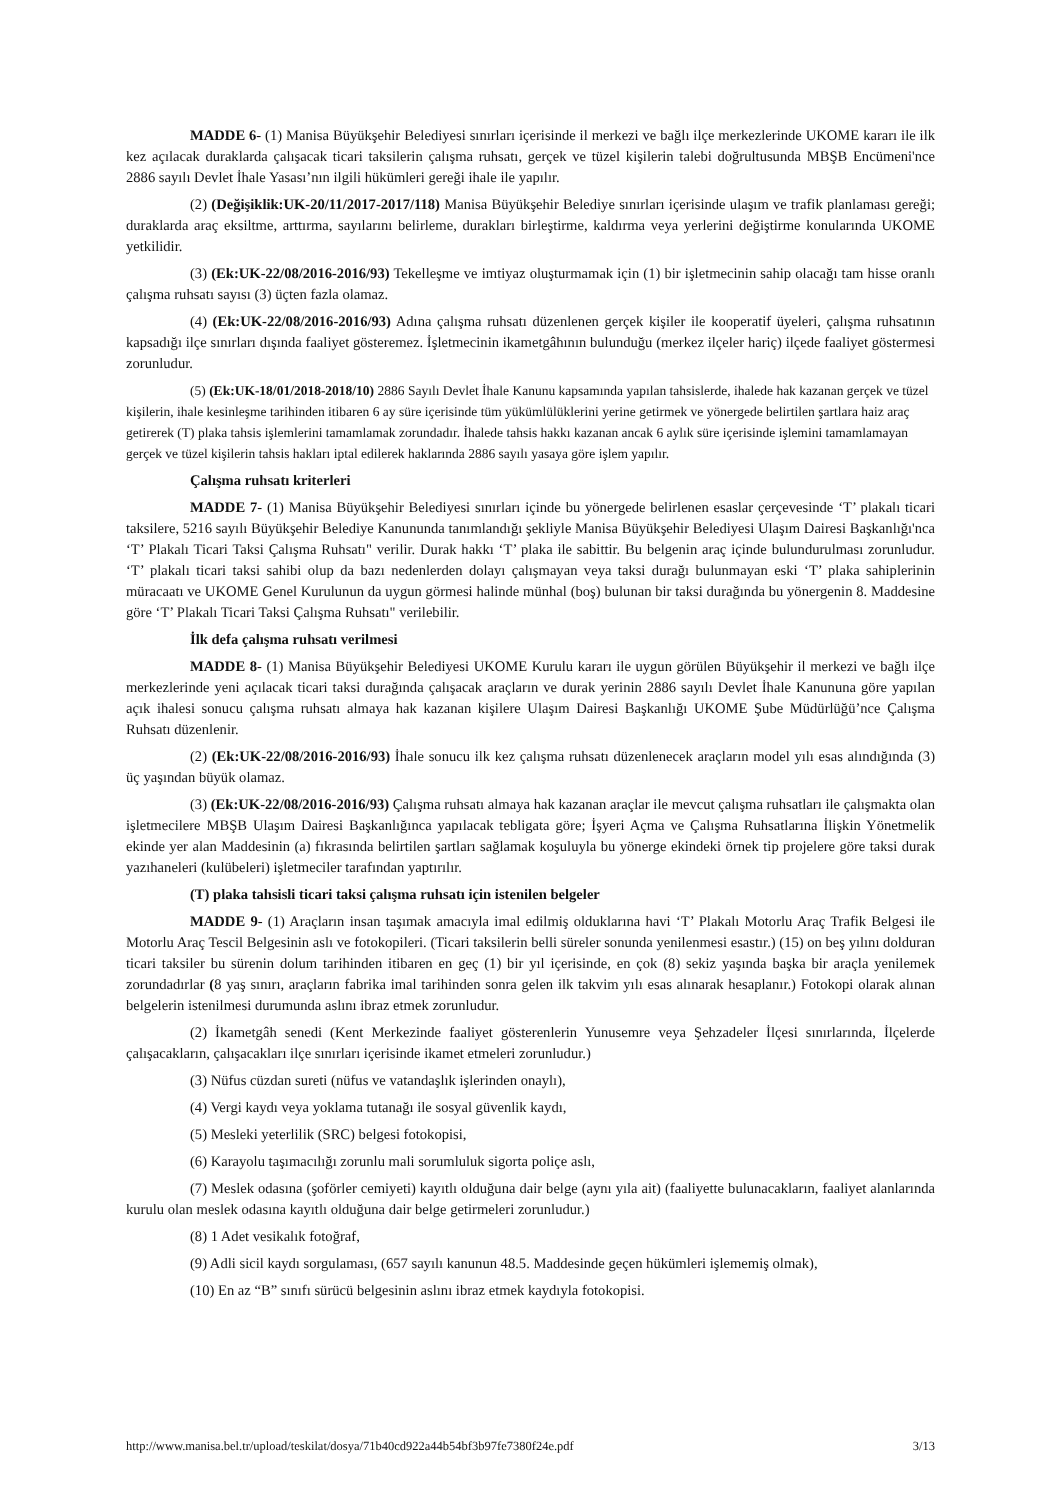MADDE 6- (1) Manisa Büyükşehir Belediyesi sınırları içerisinde il merkezi ve bağlı ilçe merkezlerinde UKOME kararı ile ilk kez açılacak duraklarda çalışacak ticari taksilerin çalışma ruhsatı, gerçek ve tüzel kişilerin talebi doğrultusunda MBŞB Encümeni'nce 2886 sayılı Devlet İhale Yasası’nın ilgili hükümleri gereği ihale ile yapılır.
(2) (Değişiklik:UK-20/11/2017-2017/118) Manisa Büyükşehir Belediye sınırları içerisinde ulaşım ve trafik planlaması gereği; duraklarda araç eksiltme, arttırma, sayılarını belirleme, durakları birleştirme, kaldırma veya yerlerini değiştirme konularında UKOME yetkilidir.
(3) (Ek:UK-22/08/2016-2016/93) Tekelleşme ve imtiyaz oluşturmamak için (1) bir işletmecinin sahip olacağı tam hisse oranlı çalışma ruhsatı sayısı (3) üçten fazla olamaz.
(4) (Ek:UK-22/08/2016-2016/93) Adına çalışma ruhsatı düzenlenen gerçek kişiler ile kooperatif üyeleri, çalışma ruhsatının kapsadığı ilçe sınırları dışında faaliyet gösteremez. İşletmecinin ikametgâhının bulunduğu (merkez ilçeler hariç) ilçede faaliyet göstermesi zorunludur.
(5) (Ek:UK-18/01/2018-2018/10) 2886 Sayılı Devlet İhale Kanunu kapsamında yapılan tahsislerde, ihalede hak kazanan gerçek ve tüzel kişilerin, ihale kesinleşme tarihinden itibaren 6 ay süre içerisinde tüm yükümlülüklerini yerine getirmek ve yönergede belirtilen şartlara haiz araç getirerek (T) plaka tahsis işlemlerini tamamlamak zorundadır. İhalede tahsis hakkı kazanan ancak 6 aylık süre içerisinde işlemini tamamlamayan gerçek ve tüzel kişilerin tahsis hakları iptal edilerek haklarında 2886 sayılı yasaya göre işlem yapılır.
Çalışma ruhsatı kriterleri
MADDE 7- (1) Manisa Büyükşehir Belediyesi sınırları içinde bu yönergede belirlenen esaslar çerçevesinde ‘T’ plakalı ticari taksilere, 5216 sayılı Büyükşehir Belediye Kanununda tanımlandığı şekliyle Manisa Büyükşehir Belediyesi Ulaşım Dairesi Başkanlığı'nca ‘T’ Plakalı Ticari Taksi Çalışma Ruhsatı" verilir. Durak hakkı ‘T’ plaka ile sabittir. Bu belgenin araç içinde bulundurulması zorunludur. ‘T’ plakalı ticari taksi sahibi olup da bazı nedenlerden dolayı çalışmayan veya taksi durağı bulunmayan eski ‘T’ plaka sahiplerinin müracaatı ve UKOME Genel Kurulunun da uygun görmesi halinde münhal (boş) bulunan bir taksi durağında bu yönergenin 8. Maddesine göre ‘T’ Plakalı Ticari Taksi Çalışma Ruhsatı" verilebilir.
İlk defa çalışma ruhsatı verilmesi
MADDE 8- (1) Manisa Büyükşehir Belediyesi UKOME Kurulu kararı ile uygun görülen Büyükşehir il merkezi ve bağlı ilçe merkezlerinde yeni açılacak ticari taksi durağında çalışacak araçların ve durak yerinin 2886 sayılı Devlet İhale Kanununa göre yapılan açık ihalesi sonucu çalışma ruhsatı almaya hak kazanan kişilere Ulaşım Dairesi Başkanlığı UKOME Şube Müdürlüğü’nce Çalışma Ruhsatı düzenlenir.
(2) (Ek:UK-22/08/2016-2016/93) İhale sonucu ilk kez çalışma ruhsatı düzenlenecek araçların model yılı esas alındığında (3) üç yaşından büyük olamaz.
(3) (Ek:UK-22/08/2016-2016/93) Çalışma ruhsatı almaya hak kazanan araçlar ile mevcut çalışma ruhsatları ile çalışmakta olan işletmecilere MBŞB Ulaşım Dairesi Başkanlığınca yapılacak tebligata göre; İşyeri Açma ve Çalışma Ruhsatlarına İlişkin Yönetmelik ekinde yer alan Maddesinin (a) fıkrasında belirtilen şartları sağlamak koşuluyla bu yönerge ekindeki örnek tip projelere göre taksi durak yazıhaneleri (kulübeleri) işletmeciler tarafından yaptırılır.
(T) plaka tahsisli ticari taksi çalışma ruhsatı için istenilen belgeler
MADDE 9- (1) Araçların insan taşımak amacıyla imal edilmiş olduklarına havi ‘T’ Plakalı Motorlu Araç Trafik Belgesi ile Motorlu Araç Tescil Belgesinin aslı ve fotokopileri. (Ticari taksilerin belli süreler sonunda yenilenmesi esastır.) (15) on beş yılını dolduran ticari taksiler bu sürenin dolum tarihinden itibaren en geç (1) bir yıl içerisinde, en çok (8) sekiz yaşında başka bir araçla yenilemek zorundadırlar (8 yaş sınırı, araçların fabrika imal tarihinden sonra gelen ilk takvim yılı esas alınarak hesaplanır.) Fotokopi olarak alınan belgelerin istenilmesi durumunda aslını ibraz etmek zorunludur.
(2) İkametgâh senedi (Kent Merkezinde faaliyet gösterenlerin Yunusemre veya Şehzadeler İlçesi sınırlarında, İlçelerde çalışacakların, çalışacakları ilçe sınırları içerisinde ikamet etmeleri zorunludur.)
(3) Nüfus cüzdan sureti (nüfus ve vatandaşlık işlerinden onaylı),
(4) Vergi kaydı veya yoklama tutanağı ile sosyal güvenlik kaydı,
(5) Mesleki yeterlilik (SRC) belgesi fotokopisi,
(6) Karayolu taşımacılığı zorunlu mali sorumluluk sigorta poliçe aslı,
(7) Meslek odasına (şoförler cemiyeti) kayıtlı olduğuna dair belge (aynı yıla ait) (faaliyette bulunacakların, faaliyet alanlarında kurulu olan meslek odasına kayıtlı olduğuna dair belge getirmeleri zorunludur.)
(8) 1 Adet vesikalık fotoğraf,
(9) Adli sicil kaydı sorgulaması, (657 sayılı kanunun 48.5. Maddesinde geçen hükümleri işlememiş olmak),
(10) En az “B” sınıfı sürücü belgesinin aslını ibraz etmek kaydıyla fotokopisi.
http://www.manisa.bel.tr/upload/teskilat/dosya/71b40cd922a44b54bf3b97fe7380f24e.pdf 3/13